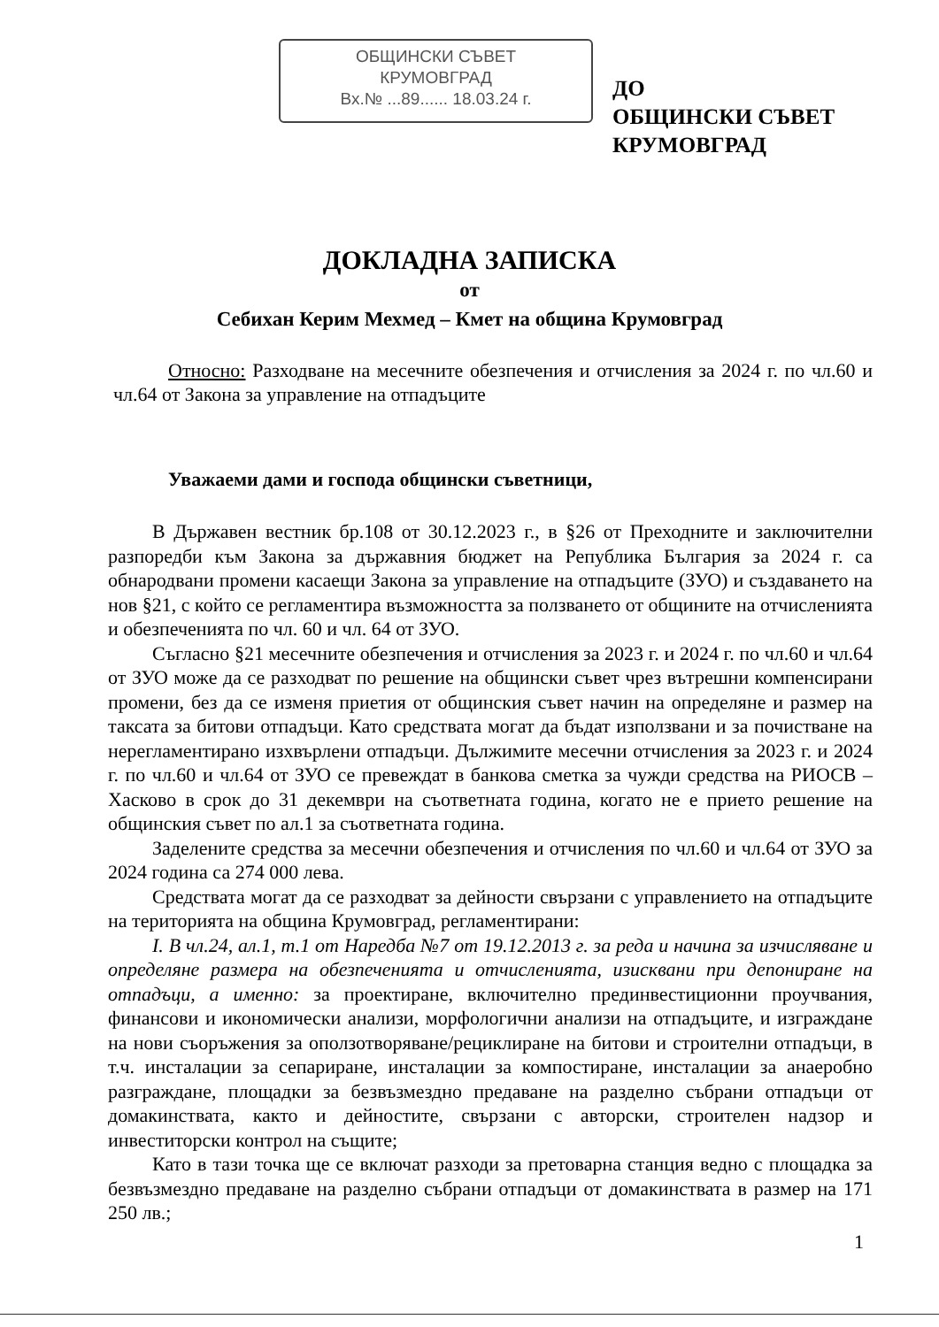ОБЩИНСКИ СЪВЕТ
КРУМОВГРАД
Вх.№ ...89...... 18.03.24 г.
ДО
ОБЩИНСКИ СЪВЕТ
КРУМОВГРАД
ДОКЛАДНА ЗАПИСКА
от
Себихан Керим Мехмед – Кмет на община Крумовград
Относно: Разходване на месечните обезпечения и отчисления за 2024 г. по чл.60 и чл.64 от Закона за управление на отпадъците
Уважаеми дами и господа общински съветници,
В Държавен вестник бр.108 от 30.12.2023 г., в §26 от Преходните и заключителни разпоредби към Закона за държавния бюджет на Република България за 2024 г. са обнародвани промени касаещи Закона за управление на отпадъците (ЗУО) и създаването на нов §21, с който се регламентира възможността за ползването от общините на отчисленията и обезпеченията по чл. 60 и чл. 64 от ЗУО.
Съгласно §21 месечните обезпечения и отчисления за 2023 г. и 2024 г. по чл.60 и чл.64 от ЗУО може да се разходват по решение на общински съвет чрез вътрешни компенсирани промени, без да се изменя приетия от общинския съвет начин на определяне и размер на таксата за битови отпадъци. Като средствата могат да бъдат използвани и за почистване на нерегламентирано изхвърлени отпадъци. Дължимите месечни отчисления за 2023 г. и 2024 г. по чл.60 и чл.64 от ЗУО се превеждат в банкова сметка за чужди средства на РИОСВ – Хасково в срок до 31 декември на съответната година, когато не е прието решение на общинския съвет по ал.1 за съответната година.
Заделените средства за месечни обезпечения и отчисления по чл.60 и чл.64 от ЗУО за 2024 година са 274 000 лева.
Средствата могат да се разходват за дейности свързани с управлението на отпадъците на територията на община Крумовград, регламентирани:
I. В чл.24, ал.1, т.1 от Наредба №7 от 19.12.2013 г. за реда и начина за изчисляване и определяне размера на обезпеченията и отчисленията, изисквани при депониране на отпадъци, а именно: за проектиране, включително прединвестиционни проучвания, финансови и икономически анализи, морфологични анализи на отпадъците, и изграждане на нови съоръжения за оползотворяване/рециклиране на битови и строителни отпадъци, в т.ч. инсталации за сепариране, инсталации за компостиране, инсталации за анаеробно разграждане, площадки за безвъзмездно предаване на разделно събрани отпадъци от домакинствата, както и дейностите, свързани с авторски, строителен надзор и инвеститорски контрол на същите;
Като в тази точка ще се включат разходи за претоварна станция ведно с площадка за безвъзмездно предаване на разделно събрани отпадъци от домакинствата в размер на 171 250 лв.;
1